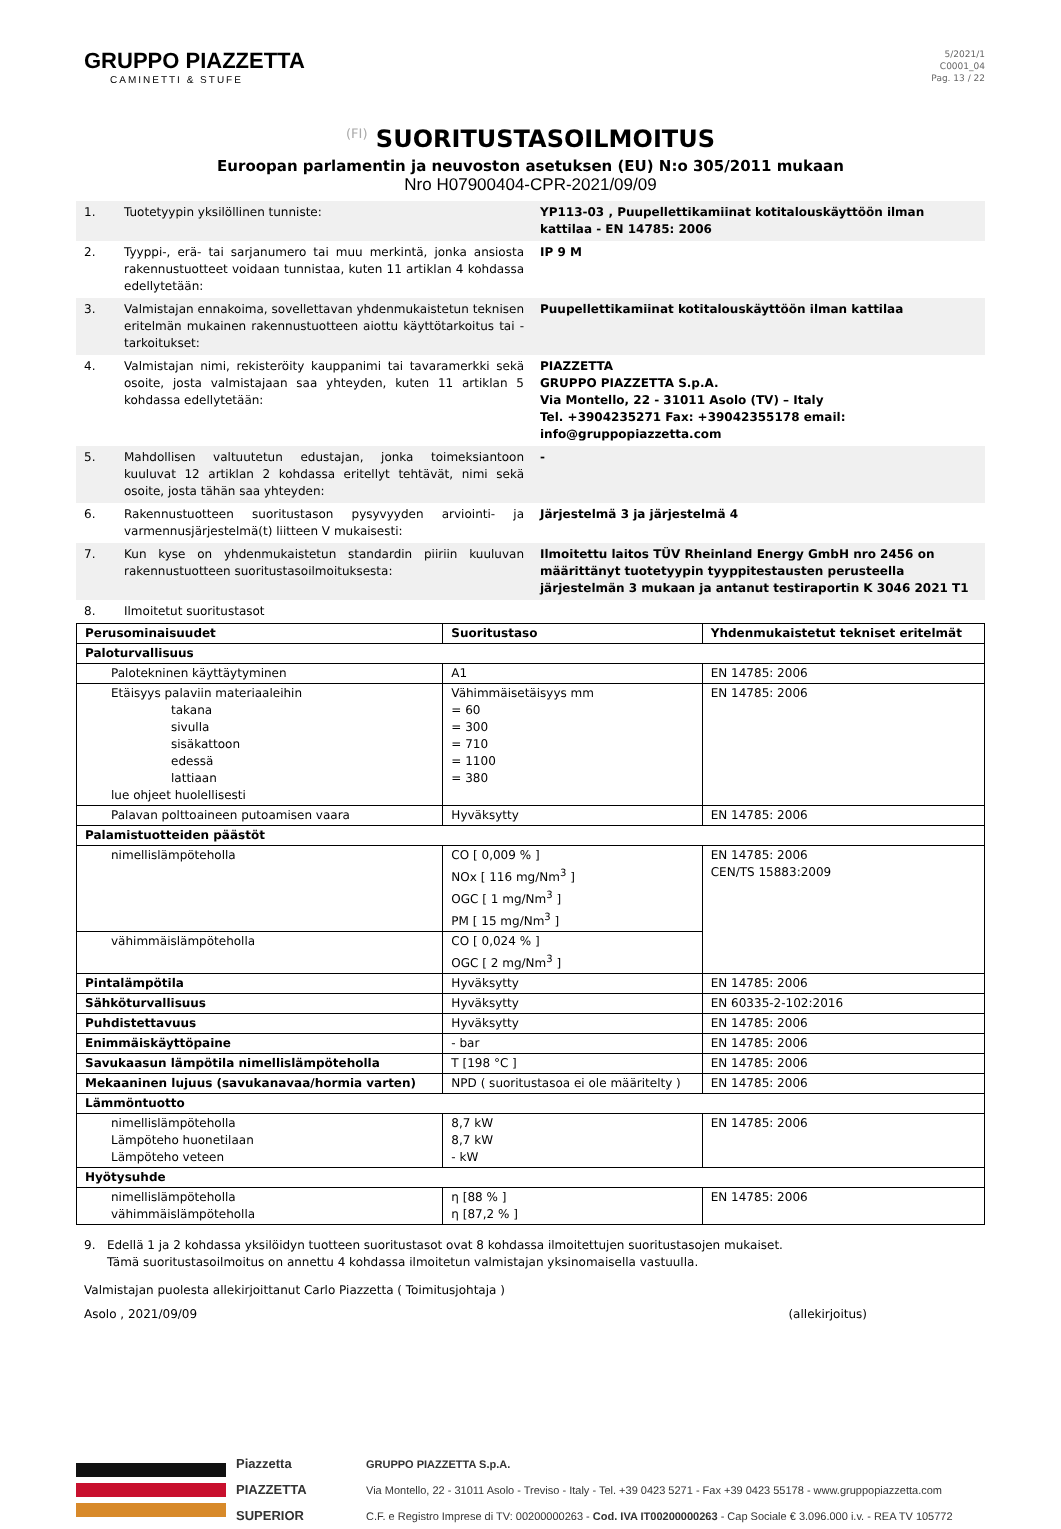GRUPPO PIAZZETTA
CAMINETTI & STUFE
5/2021/1
C0001_04
Pag. 13 / 22
(FI) SUORITUSTASOILMOITUS
Euroopan parlamentin ja neuvoston asetuksen (EU) N:o 305/2011 mukaan
Nro H07900404-CPR-2021/09/09
| 1. | Tuotetyypin yksilöllinen tunniste: | YP113-03 , Puupellettikamiinat kotitalouskäyttöön ilman kattilaa - EN 14785: 2006 |
| 2. | Tyyppi-, erä- tai sarjanumero tai muu merkintä, jonka ansiosta rakennustuotteet voidaan tunnistaa, kuten 11 artiklan 4 kohdassa edellytetään: | IP 9 M |
| 3. | Valmistajan ennakoima, sovellettavan yhdenmukaistetun teknisen eritelmän mukainen rakennustuotteen aiottu käyttötarkoitus tai -tarkoitukset: | Puupellettikamiinat kotitalouskäyttöön ilman kattilaa |
| 4. | Valmistajan nimi, rekisteröity kauppanimi tai tavaramerkki sekä osoite, josta valmistajaan saa yhteyden, kuten 11 artiklan 5 kohdassa edellytetään: | PIAZZETTA GRUPPO PIAZZETTA S.p.A. Via Montello, 22 - 31011 Asolo (TV) – Italy Tel. +3904235271 Fax: +39042355178 email: info@gruppopiazzetta.com |
| 5. | Mahdollisen valtuutetun edustajan, jonka toimeksiantoon kuuluvat 12 artiklan 2 kohdassa eritellyt tehtävät, nimi sekä osoite, josta tähän saa yhteyden: | - |
| 6. | Rakennustuotteen suoritustason pysyvyyden arviointi- ja varmennusjärjestelmä(t) liitteen V mukaisesti: | Järjestelmä 3 ja järjestelmä 4 |
| 7. | Kun kyse on yhdenmukaistetun standardin piiriin kuuluvan rakennustuotteen suoritustasoilmoituksesta: | Ilmoitettu laitos TÜV Rheinland Energy GmbH nro 2456 on määrittänyt tuotetyypin tyyppitestausten perusteella järjestelmän 3 mukaan ja antanut testiraportin K 3046 2021 T1 |
| 8. | Ilmoitetut suoritustasot | |
| Perusominaisuudet | Suoritustaso | Yhdenmukaistetut tekniset eritelmät |
| --- | --- | --- |
| Paloturvallisuus | | |
| Palotekninen käyttäytyminen | A1 | EN 14785: 2006 |
| Etäisyys palaviin materiaaleihin takana sivulla sisäkattoon edessä lattiaan lue ohjeet huolellisesti | Vähimmäisetäisyys mm = 60 = 300 = 710 = 1100 = 380 | EN 14785: 2006 |
| Palavan polttoaineen putoamisen vaara | Hyväksytty | EN 14785: 2006 |
| Palamistuotteiden päästöt | | |
| nimellislämpöteholla | CO [ 0,009 % ] NOx [ 116 mg/Nm<sup>3</sup> ] OGC [ 1 mg/Nm<sup>3</sup> ] PM [ 15 mg/Nm<sup>3</sup> ] | EN 14785: 2006 CEN/TS 15883:2009 |
| vähimmäislämpöteholla | CO [ 0,024 % ] OGC [ 2 mg/Nm<sup>3</sup> ] | |
| Pintalämpötila | Hyväksytty | EN 14785: 2006 |
| Sähköturvallisuus | Hyväksytty | EN 60335-2-102:2016 |
| Puhdistettavuus | Hyväksytty | EN 14785: 2006 |
| Enimmäiskäyttöpaine | - bar | EN 14785: 2006 |
| Savukaasun lämpötila nimellislämpöteholla | T [198 °C ] | EN 14785: 2006 |
| Mekaaninen lujuus (savukanavaa/hormia varten) | NPD ( suoritustasoa ei ole määritelty ) | EN 14785: 2006 |
| Lämmöntuotto | | |
| nimellislämpöteholla Lämpöteho huonetilaan Lämpöteho veteen | 8,7 kW 8,7 kW - kW | EN 14785: 2006 |
| Hyötysuhde | | |
| nimellislämpöteholla vähimmäislämpöteholla | η [88 % ] η [87,2 % ] | EN 14785: 2006 |
9. Edellä 1 ja 2 kohdassa yksilöidyn tuotteen suoritustasot ovat 8 kohdassa ilmoitettujen suoritustasojen mukaiset.
Tämä suoritustasoilmoitus on annettu 4 kohdassa ilmoitetun valmistajan yksinomaisella vastuulla.
Valmistajan puolesta allekirjoittanut Carlo Piazzetta ( Toimitusjohtaja )
Asolo , 2021/09/09 (allekirjoitus)
Piazzetta
PIAZZETTA
SUPERIOR
GRUPPO PIAZZETTA S.p.A.
Via Montello, 22 - 31011 Asolo - Treviso - Italy - Tel. +39 0423 5271 - Fax +39 0423 55178 - www.gruppopiazzetta.com
C.F. e Registro Imprese di TV: 00200000263 - Cod. IVA IT00200000263 - Cap Sociale € 3.096.000 i.v. - REA TV 105772